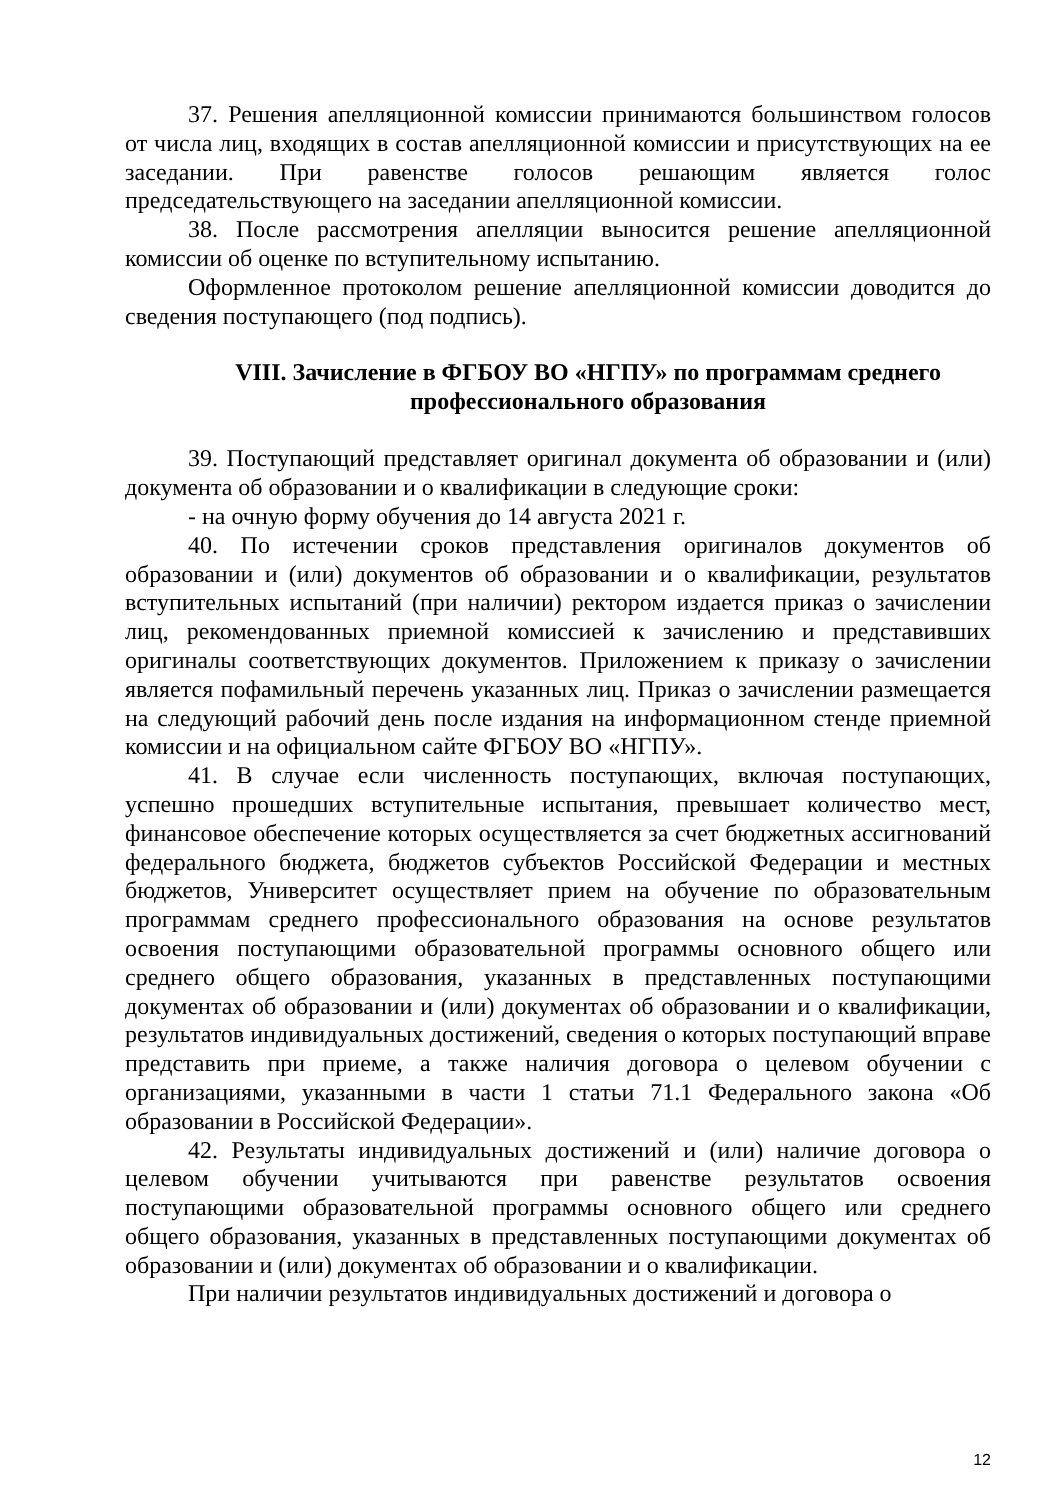37. Решения апелляционной комиссии принимаются большинством голосов от числа лиц, входящих в состав апелляционной комиссии и присутствующих на ее заседании. При равенстве голосов решающим является голос председательствующего на заседании апелляционной комиссии.
38. После рассмотрения апелляции выносится решение апелляционной комиссии об оценке по вступительному испытанию.
Оформленное протоколом решение апелляционной комиссии доводится до сведения поступающего (под подпись).
VIII. Зачисление в ФГБОУ ВО «НГПУ» по программам среднего профессионального образования
39. Поступающий представляет оригинал документа об образовании и (или) документа об образовании и о квалификации в следующие сроки:
- на очную форму обучения до 14 августа 2021 г.
40. По истечении сроков представления оригиналов документов об образовании и (или) документов об образовании и о квалификации, результатов вступительных испытаний (при наличии) ректором издается приказ о зачислении лиц, рекомендованных приемной комиссией к зачислению и представивших оригиналы соответствующих документов. Приложением к приказу о зачислении является пофамильный перечень указанных лиц. Приказ о зачислении размещается на следующий рабочий день после издания на информационном стенде приемной комиссии и на официальном сайте ФГБОУ ВО «НГПУ».
41. В случае если численность поступающих, включая поступающих, успешно прошедших вступительные испытания, превышает количество мест, финансовое обеспечение которых осуществляется за счет бюджетных ассигнований федерального бюджета, бюджетов субъектов Российской Федерации и местных бюджетов, Университет осуществляет прием на обучение по образовательным программам среднего профессионального образования на основе результатов освоения поступающими образовательной программы основного общего или среднего общего образования, указанных в представленных поступающими документах об образовании и (или) документах об образовании и о квалификации, результатов индивидуальных достижений, сведения о которых поступающий вправе представить при приеме, а также наличия договора о целевом обучении с организациями, указанными в части 1 статьи 71.1 Федерального закона «Об образовании в Российской Федерации».
42. Результаты индивидуальных достижений и (или) наличие договора о целевом обучении учитываются при равенстве результатов освоения поступающими образовательной программы основного общего или среднего общего образования, указанных в представленных поступающими документах об образовании и (или) документах об образовании и о квалификации.
При наличии результатов индивидуальных достижений и договора о
12